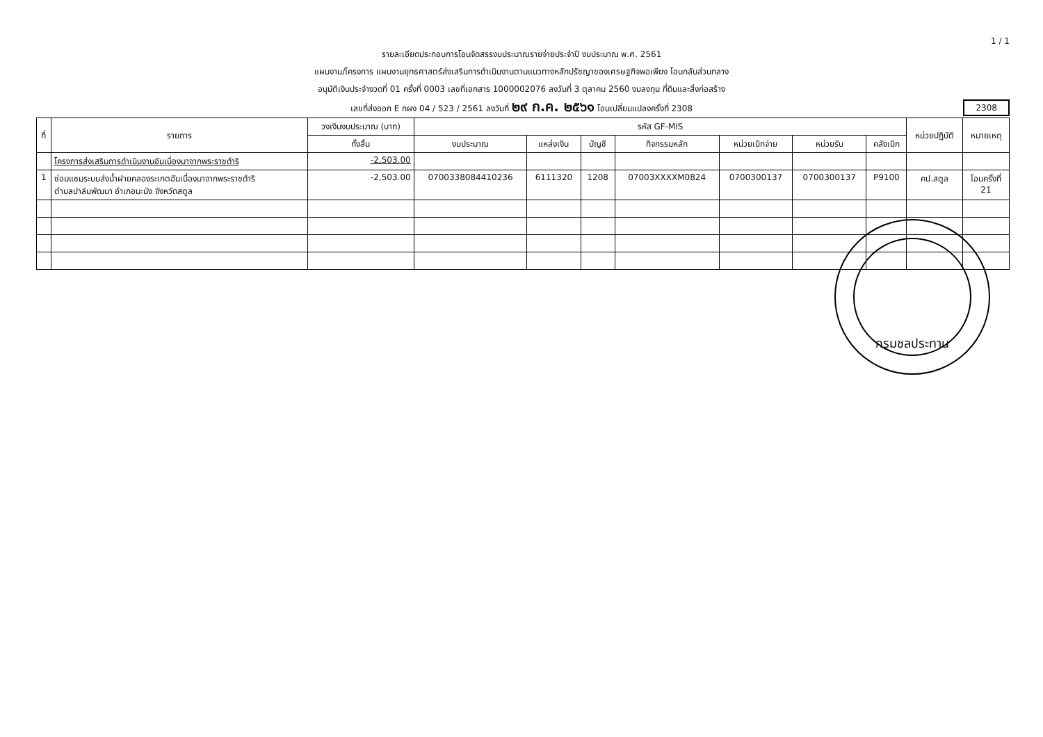1 / 1
รายละเอียดประกอบการโอนจัดสรรงบประมาณรายจ่ายประจำปี งบประมาณ พ.ศ. 2561
แผนงาน/โครงการ แผนงานยุทธศาสตร์ส่งเสริมการดำเนินงานตามแนวทางหลักปรัชญาของเศรษฐกิจพอเพียง โอนกลับส่วนกลาง
อนุมัติเงินประจำงวดที่ 01 ครั้งที่ 0003 เลขที่เอกสาร 1000002076 ลงวันที่ 3 ตุลาคม 2560 งบลงทุน ที่ดินและสิ่งก่อสร้าง
เลขที่ส่งออก E กผง 04 / 523 / 2561 ลงวันที่ ๒๙ ก.ค. ๒๕๖๑ โอนเปลี่ยนแปลงครั้งที่ 2308
2308
| ที่ | รายการ | วงเงินงบประมาณ (บาท) | รหัส GF-MIS | | | | | | | หน่วยปฏิบัติ | หมายเหตุ |
| --- | --- | --- | --- | --- | --- | --- | --- | --- | --- | --- | --- |
| | | ทั้งสิ้น | งบประมาณ | แหล่งเงิน | บัญชี | กิจกรรมหลัก | หน่วยเบิกจ่าย | หน่วยรับ | คลังเบิก | | |
| | โครงการส่งเสริมการดำเนินงานอันเนื่องมาจากพระราชดำริ | -2,503.00 | | | | | | | | | |
| 1 | ซ่อมแซมระบบส่งน้ำฝายคลองระเกตอันเนื่องมาจากพระราชดำริ ตำบลปาล์มพัฒนา อำเภอมะนัง จังหวัดสตูล | -2,503.00 | 0700338084410236 | 6111320 | 1208 | 07003XXXXM0824 | 0700300137 | 0700300137 | P9100 | คป.สตูล | โอนครั้งที่ 21 |
กรมชลประทาน